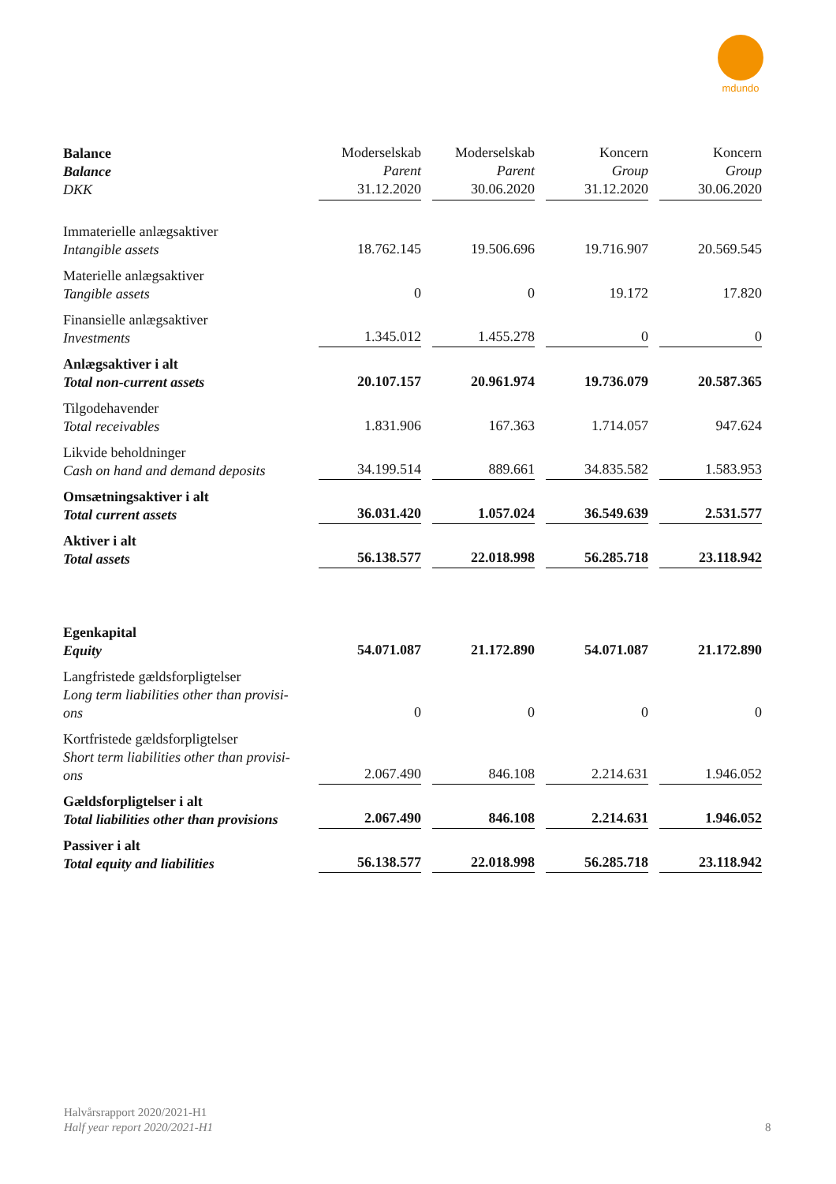mdundo
| Balance Balance DKK | Moderselskab Parent 31.12.2020 | Moderselskab Parent 30.06.2020 | Koncern Group 31.12.2020 | Koncern Group 30.06.2020 |
| --- | --- | --- | --- | --- |
| Immaterielle anlægsaktiver Intangible assets | 18.762.145 | 19.506.696 | 19.716.907 | 20.569.545 |
| Materielle anlægsaktiver Tangible assets | 0 | 0 | 19.172 | 17.820 |
| Finansielle anlægsaktiver Investments | 1.345.012 | 1.455.278 | 0 | 0 |
| Anlægsaktiver i alt Total non-current assets | 20.107.157 | 20.961.974 | 19.736.079 | 20.587.365 |
| Tilgodehavender Total receivables | 1.831.906 | 167.363 | 1.714.057 | 947.624 |
| Likvide beholdninger Cash on hand and demand deposits | 34.199.514 | 889.661 | 34.835.582 | 1.583.953 |
| Omsætningsaktiver i alt Total current assets | 36.031.420 | 1.057.024 | 36.549.639 | 2.531.577 |
| Aktiver i alt Total assets | 56.138.577 | 22.018.998 | 56.285.718 | 23.118.942 |
| Egenkapital Equity | 54.071.087 | 21.172.890 | 54.071.087 | 21.172.890 |
| Langfristede gældsforpligtelser Long term liabilities other than provisi- ons | 0 | 0 | 0 | 0 |
| Kortfristede gældsforpligtelser Short term liabilities other than provisi- ons | 2.067.490 | 846.108 | 2.214.631 | 1.946.052 |
| Gældsforpligtelser i alt Total liabilities other than provisions | 2.067.490 | 846.108 | 2.214.631 | 1.946.052 |
| Passiver i alt Total equity and liabilities | 56.138.577 | 22.018.998 | 56.285.718 | 23.118.942 |
Halvårsrapport 2020/2021-H1
Half year report 2020/2021-H1
8